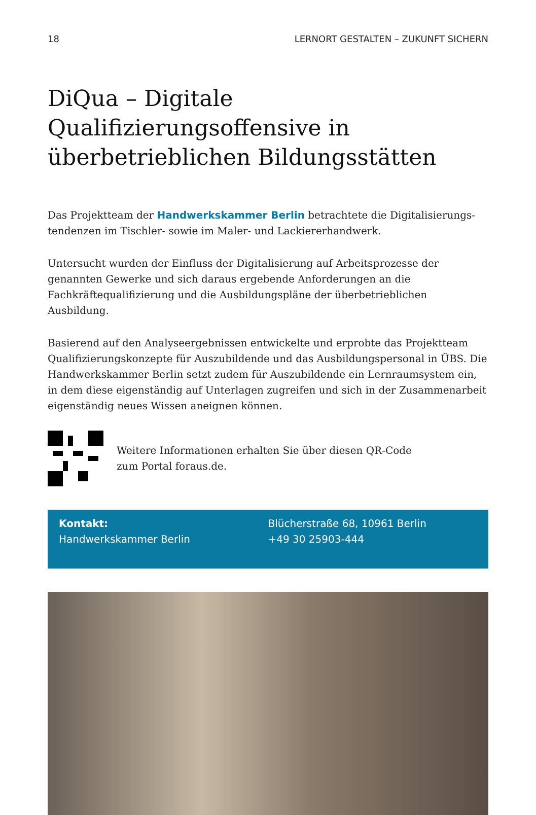18 LERNORT GESTALTEN – ZUKUNFT SICHERN
DiQua – Digitale Qualifizierungsoffensive in überbetrieblichen Bildungsstätten
Das Projektteam der Handwerkskammer Berlin betrachtete die Digitalisierungs­tendenzen im Tischler- sowie im Maler- und Lackiererhandwerk.
Untersucht wurden der Einfluss der Digitalisierung auf Arbeitsprozesse der genannten Gewerke und sich daraus ergebende Anforderungen an die Fachkräftequalifizierung und die Ausbildungspläne der überbetrieblichen Ausbildung.
Basierend auf den Analyseergebnissen entwickelte und erprobte das Projektteam Qualifizierungskonzepte für Auszubildende und das Ausbildungspersonal in ÜBS. Die Handwerkskammer Berlin setzt zudem für Auszubildende ein Lernraumsystem ein, in dem diese eigenständig auf Unterlagen zugreifen und sich in der Zusammen­arbeit eigenständig neues Wissen aneignen können.
Weitere Informationen erhalten Sie über diesen QR-Code
zum Portal foraus.de.
Kontakt:
Handwerkskammer Berlin
Blücherstraße 68, 10961 Berlin
+49 30 25903-444